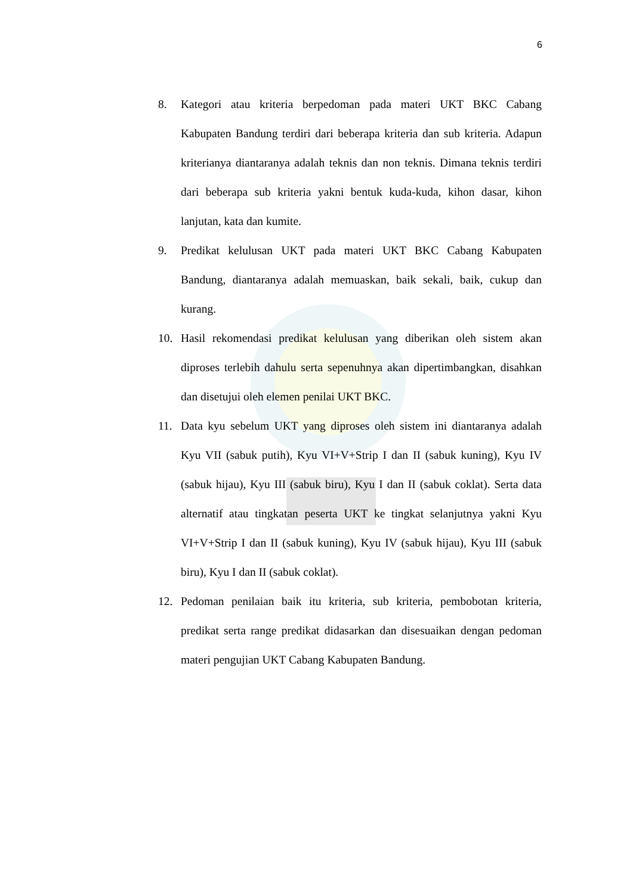6
8. Kategori atau kriteria berpedoman pada materi UKT BKC Cabang Kabupaten Bandung terdiri dari beberapa kriteria dan sub kriteria. Adapun kriterianya diantaranya adalah teknis dan non teknis. Dimana teknis terdiri dari beberapa sub kriteria yakni bentuk kuda-kuda, kihon dasar, kihon lanjutan, kata dan kumite.
9. Predikat kelulusan UKT pada materi UKT BKC Cabang Kabupaten Bandung, diantaranya adalah memuaskan, baik sekali, baik, cukup dan kurang.
10. Hasil rekomendasi predikat kelulusan yang diberikan oleh sistem akan diproses terlebih dahulu serta sepenuhnya akan dipertimbangkan, disahkan dan disetujui oleh elemen penilai UKT BKC.
11. Data kyu sebelum UKT yang diproses oleh sistem ini diantaranya adalah Kyu VII (sabuk putih), Kyu VI+V+Strip I dan II (sabuk kuning), Kyu IV (sabuk hijau), Kyu III (sabuk biru), Kyu I dan II (sabuk coklat). Serta data alternatif atau tingkatan peserta UKT ke tingkat selanjutnya yakni Kyu VI+V+Strip I dan II (sabuk kuning), Kyu IV (sabuk hijau), Kyu III (sabuk biru), Kyu I dan II (sabuk coklat).
12. Pedoman penilaian baik itu kriteria, sub kriteria, pembobotan kriteria, predikat serta range predikat didasarkan dan disesuaikan dengan pedoman materi pengujian UKT Cabang Kabupaten Bandung.